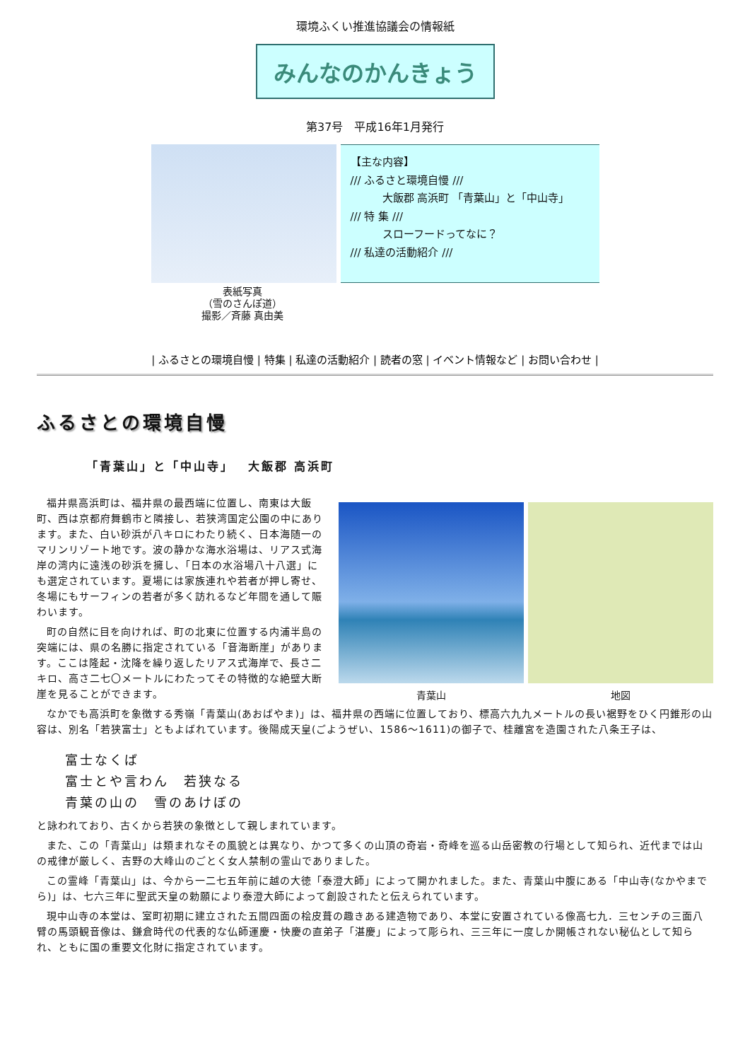環境ふくい推進協議会の情報紙
みんなのかんきょう
第37号　平成16年1月発行
【主な内容】
/// ふるさと環境自慢 ///
　　　大飯郡 高浜町 「青葉山」と「中山寺」
/// 特 集 ///
　　　スローフードってなに？
/// 私達の活動紹介 ///
表紙写真
（雪のさんぽ道）
撮影／斉藤 真由美
| ふるさとの環境自慢 | 特集 | 私達の活動紹介 | 読者の窓 | イベント情報など | お問い合わせ |
ふるさとの環境自慢
「青葉山」と「中山寺」　 大飯郡 高浜町
青葉山 地図
福井県高浜町は、福井県の最西端に位置し、南東は大飯町、西は京都府舞鶴市と隣接し、若狭湾国定公園の中にあります。また、白い砂浜が八キロにわたり続く、日本海随一のマリンリゾート地です。波の静かな海水浴場は、リアス式海岸の湾内に遠浅の砂浜を擁し、「日本の水浴場八十八選」にも選定されています。夏場には家族連れや若者が押し寄せ、冬場にもサーフィンの若者が多く訪れるなど年間を通して賑わいます。
町の自然に目を向ければ、町の北東に位置する内浦半島の突端には、県の名勝に指定されている「音海断崖」があります。ここは隆起・沈降を繰り返したリアス式海岸で、長さ二キロ、高さ二七〇メートルにわたってその特徴的な絶壁大断崖を見ることができます。
なかでも高浜町を象徴する秀嶺「青葉山(あおばやま)」は、福井県の西端に位置しており、標高六九九メートルの長い裾野をひく円錐形の山容は、別名「若狭富士」ともよばれています。後陽成天皇(ごようぜい、1586～1611)の御子で、桂離宮を造園された八条王子は、
富士なくば
富士とや言わん　若狭なる
青葉の山の　雪のあけぼの
と詠われており、古くから若狭の象徴として親しまれています。
また、この「青葉山」は類まれなその風貌とは異なり、かつて多くの山頂の奇岩・奇峰を巡る山岳密教の行場として知られ、近代までは山の戒律が厳しく、吉野の大峰山のごとく女人禁制の霊山でありました。
この霊峰「青葉山」は、今から一二七五年前に越の大徳「泰澄大師」によって開かれました。また、青葉山中腹にある「中山寺(なかやまでら)」は、七六三年に聖武天皇の勅願により泰澄大師によって創設されたと伝えられています。
現中山寺の本堂は、室町初期に建立された五間四面の桧皮葺の趣きある建造物であり、本堂に安置されている像高七九．三センチの三面八臂の馬頭観音像は、鎌倉時代の代表的な仏師運慶・快慶の直弟子「湛慶」によって彫られ、三三年に一度しか開帳されない秘仏として知られ、ともに国の重要文化財に指定されています。